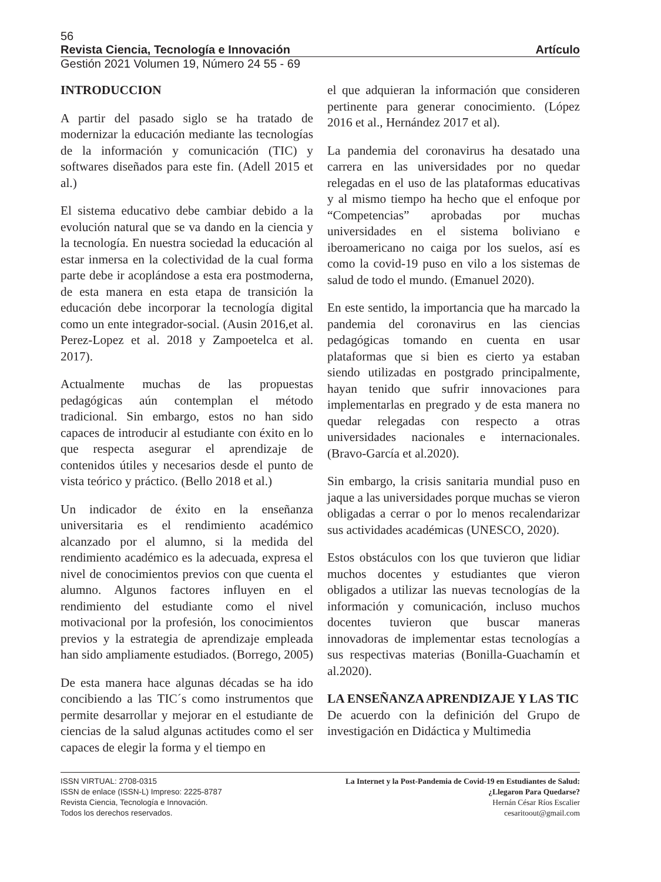56
Revista Ciencia, Tecnología e Innovación Artículo
Gestión 2021 Volumen 19, Número 24 55 - 69
INTRODUCCION
A partir del pasado siglo se ha tratado de modernizar la educación mediante las tecnologías de la información y comunicación (TIC) y softwares diseñados para este fin. (Adell 2015 et al.)
El sistema educativo debe cambiar debido a la evolución natural que se va dando en la ciencia y la tecnología. En nuestra sociedad la educación al estar inmersa en la colectividad de la cual forma parte debe ir acoplándose a esta era postmoderna, de esta manera en esta etapa de transición la educación debe incorporar la tecnología digital como un ente integrador-social. (Ausin 2016,et al. Perez-Lopez et al. 2018 y Zampoetelca et al. 2017).
Actualmente muchas de las propuestas pedagógicas aún contemplan el método tradicional. Sin embargo, estos no han sido capaces de introducir al estudiante con éxito en lo que respecta asegurar el aprendizaje de contenidos útiles y necesarios desde el punto de vista teórico y práctico. (Bello 2018 et al.)
Un indicador de éxito en la enseñanza universitaria es el rendimiento académico alcanzado por el alumno, si la medida del rendimiento académico es la adecuada, expresa el nivel de conocimientos previos con que cuenta el alumno. Algunos factores influyen en el rendimiento del estudiante como el nivel motivacional por la profesión, los conocimientos previos y la estrategia de aprendizaje empleada han sido ampliamente estudiados. (Borrego, 2005)
De esta manera hace algunas décadas se ha ido concibiendo a las TIC´s como instrumentos que permite desarrollar y mejorar en el estudiante de ciencias de la salud algunas actitudes como el ser capaces de elegir la forma y el tiempo en
el que adquieran la información que consideren pertinente para generar conocimiento. (López 2016 et al., Hernández 2017 et al).
La pandemia del coronavirus ha desatado una carrera en las universidades por no quedar relegadas en el uso de las plataformas educativas y al mismo tiempo ha hecho que el enfoque por “Competencias” aprobadas por muchas universidades en el sistema boliviano e iberoamericano no caiga por los suelos, así es como la covid-19 puso en vilo a los sistemas de salud de todo el mundo. (Emanuel 2020).
En este sentido, la importancia que ha marcado la pandemia del coronavirus en las ciencias pedagógicas tomando en cuenta en usar plataformas que si bien es cierto ya estaban siendo utilizadas en postgrado principalmente, hayan tenido que sufrir innovaciones para implementarlas en pregrado y de esta manera no quedar relegadas con respecto a otras universidades nacionales e internacionales. (Bravo-García et al.2020).
Sin embargo, la crisis sanitaria mundial puso en jaque a las universidades porque muchas se vieron obligadas a cerrar o por lo menos recalendarizar sus actividades académicas (UNESCO, 2020).
Estos obstáculos con los que tuvieron que lidiar muchos docentes y estudiantes que vieron obligados a utilizar las nuevas tecnologías de la información y comunicación, incluso muchos docentes tuvieron que buscar maneras innovadoras de implementar estas tecnologías a sus respectivas materias (Bonilla-Guachamín et al.2020).
LA ENSEÑANZA APRENDIZAJE Y LAS TIC
De acuerdo con la definición del Grupo de investigación en Didáctica y Multimedia
ISSN VIRTUAL: 2708-0315
ISSN de enlace (ISSN-L) Impreso: 2225-8787
Revista Ciencia, Tecnología e Innovación.
Todos los derechos reservados.
La Internet y la Post-Pandemia de Covid-19 en Estudiantes de Salud:
¿Llegaron Para Quedarse?
Hernán César Ríos Escalier
cesaritoout@gmail.com